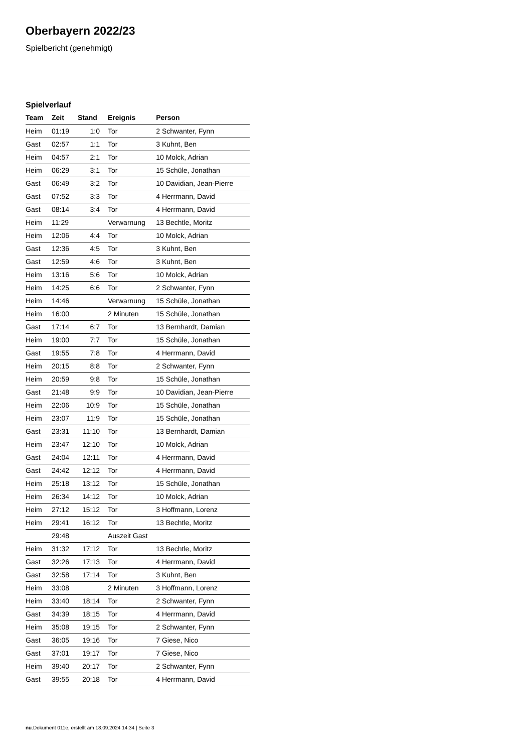Oberbayern 2022/23
Spielbericht (genehmigt)
Spielverlauf
| Team | Zeit | Stand | Ereignis | Person |
| --- | --- | --- | --- | --- |
| Heim | 01:19 | 1:0 | Tor | 2 Schwanter, Fynn |
| Gast | 02:57 | 1:1 | Tor | 3 Kuhnt, Ben |
| Heim | 04:57 | 2:1 | Tor | 10 Molck, Adrian |
| Heim | 06:29 | 3:1 | Tor | 15 Schüle, Jonathan |
| Gast | 06:49 | 3:2 | Tor | 10 Davidian, Jean-Pierre |
| Gast | 07:52 | 3:3 | Tor | 4 Herrmann, David |
| Gast | 08:14 | 3:4 | Tor | 4 Herrmann, David |
| Heim | 11:29 | | Verwarnung | 13 Bechtle, Moritz |
| Heim | 12:06 | 4:4 | Tor | 10 Molck, Adrian |
| Gast | 12:36 | 4:5 | Tor | 3 Kuhnt, Ben |
| Gast | 12:59 | 4:6 | Tor | 3 Kuhnt, Ben |
| Heim | 13:16 | 5:6 | Tor | 10 Molck, Adrian |
| Heim | 14:25 | 6:6 | Tor | 2 Schwanter, Fynn |
| Heim | 14:46 | | Verwarnung | 15 Schüle, Jonathan |
| Heim | 16:00 | | 2 Minuten | 15 Schüle, Jonathan |
| Gast | 17:14 | 6:7 | Tor | 13 Bernhardt, Damian |
| Heim | 19:00 | 7:7 | Tor | 15 Schüle, Jonathan |
| Gast | 19:55 | 7:8 | Tor | 4 Herrmann, David |
| Heim | 20:15 | 8:8 | Tor | 2 Schwanter, Fynn |
| Heim | 20:59 | 9:8 | Tor | 15 Schüle, Jonathan |
| Gast | 21:48 | 9:9 | Tor | 10 Davidian, Jean-Pierre |
| Heim | 22:06 | 10:9 | Tor | 15 Schüle, Jonathan |
| Heim | 23:07 | 11:9 | Tor | 15 Schüle, Jonathan |
| Gast | 23:31 | 11:10 | Tor | 13 Bernhardt, Damian |
| Heim | 23:47 | 12:10 | Tor | 10 Molck, Adrian |
| Gast | 24:04 | 12:11 | Tor | 4 Herrmann, David |
| Gast | 24:42 | 12:12 | Tor | 4 Herrmann, David |
| Heim | 25:18 | 13:12 | Tor | 15 Schüle, Jonathan |
| Heim | 26:34 | 14:12 | Tor | 10 Molck, Adrian |
| Heim | 27:12 | 15:12 | Tor | 3 Hoffmann, Lorenz |
| Heim | 29:41 | 16:12 | Tor | 13 Bechtle, Moritz |
| | 29:48 | | Auszeit Gast | |
| Heim | 31:32 | 17:12 | Tor | 13 Bechtle, Moritz |
| Gast | 32:26 | 17:13 | Tor | 4 Herrmann, David |
| Gast | 32:58 | 17:14 | Tor | 3 Kuhnt, Ben |
| Heim | 33:08 | | 2 Minuten | 3 Hoffmann, Lorenz |
| Heim | 33:40 | 18:14 | Tor | 2 Schwanter, Fynn |
| Gast | 34:39 | 18:15 | Tor | 4 Herrmann, David |
| Heim | 35:08 | 19:15 | Tor | 2 Schwanter, Fynn |
| Gast | 36:05 | 19:16 | Tor | 7 Giese, Nico |
| Gast | 37:01 | 19:17 | Tor | 7 Giese, Nico |
| Heim | 39:40 | 20:17 | Tor | 2 Schwanter, Fynn |
| Gast | 39:55 | 20:18 | Tor | 4 Herrmann, David |
nu.Dokument 011e, erstellt am 18.09.2024 14:34 | Seite 3